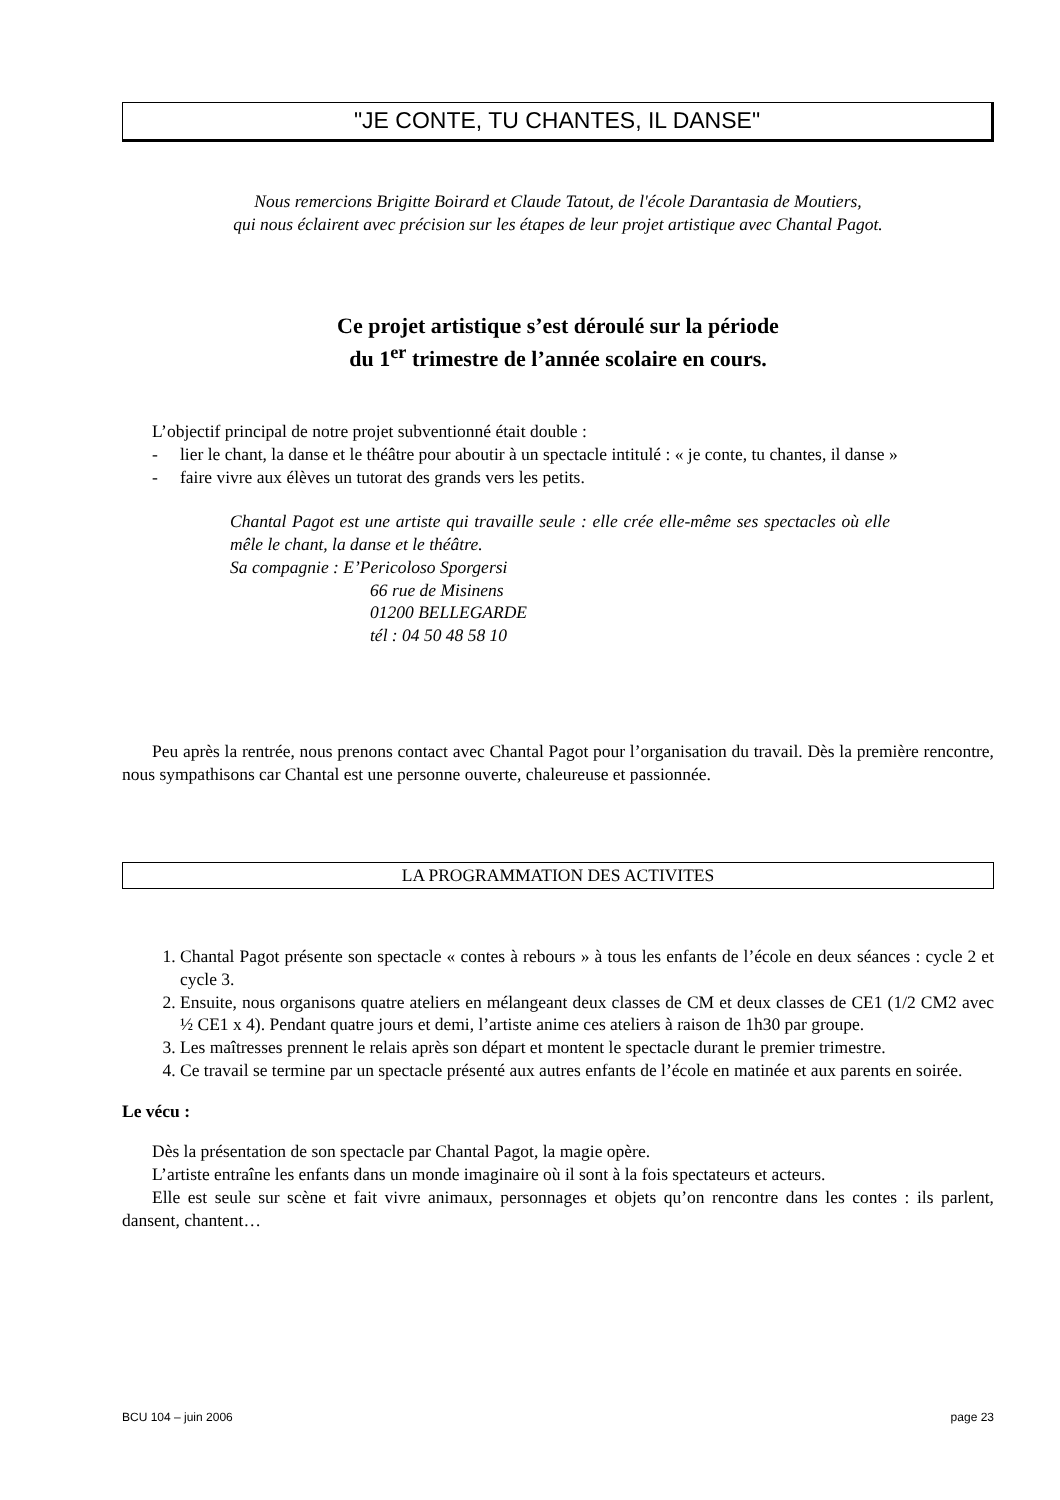"JE CONTE, TU CHANTES, IL DANSE"
Nous remercions Brigitte Boirard et Claude Tatout, de l'école Darantasia de Moutiers,
qui nous éclairent avec précision sur les étapes de leur projet artistique avec Chantal Pagot.
Ce projet artistique s’est déroulé sur la période
du 1<sup>er</sup> trimestre de l’année scolaire en cours.
L’objectif principal de notre projet subventionné était double :
- lier le chant, la danse et le théâtre pour aboutir à un spectacle intitulé : « je conte, tu chantes, il danse »
- faire vivre aux élèves un tutorat des grands vers les petits.
Chantal Pagot est une artiste qui travaille seule : elle crée elle-même ses spectacles où elle mêle le chant, la danse et le théâtre.
Sa compagnie : E’Pericoloso Sporgersi
66 rue de Misinens
01200 BELLEGARDE
tél : 04 50 48 58 10
Peu après la rentrée, nous prenons contact avec Chantal Pagot pour l’organisation du travail. Dès la première rencontre, nous sympathisons car Chantal est une personne ouverte, chaleureuse et passionnée.
LA PROGRAMMATION DES ACTIVITES
1. Chantal Pagot présente son spectacle « contes à rebours » à tous les enfants de l’école en deux séances : cycle 2 et cycle 3.
2. Ensuite, nous organisons quatre ateliers en mélangeant deux classes de CM et deux classes de CE1 (1/2 CM2 avec ½ CE1 x 4). Pendant quatre jours et demi, l’artiste anime ces ateliers à raison de 1h30 par groupe.
3. Les maîtresses prennent le relais après son départ et montent le spectacle durant le premier trimestre.
4. Ce travail se termine par un spectacle présenté aux autres enfants de l’école en matinée et aux parents en soirée.
Le vécu :
Dès la présentation de son spectacle par Chantal Pagot, la magie opère.
L’artiste entraîne les enfants dans un monde imaginaire où il sont à la fois spectateurs et acteurs.
Elle est seule sur scène et fait vivre animaux, personnages et objets qu’on rencontre dans les contes : ils parlent, dansent, chantent…
BCU 104 – juin 2006 page 23